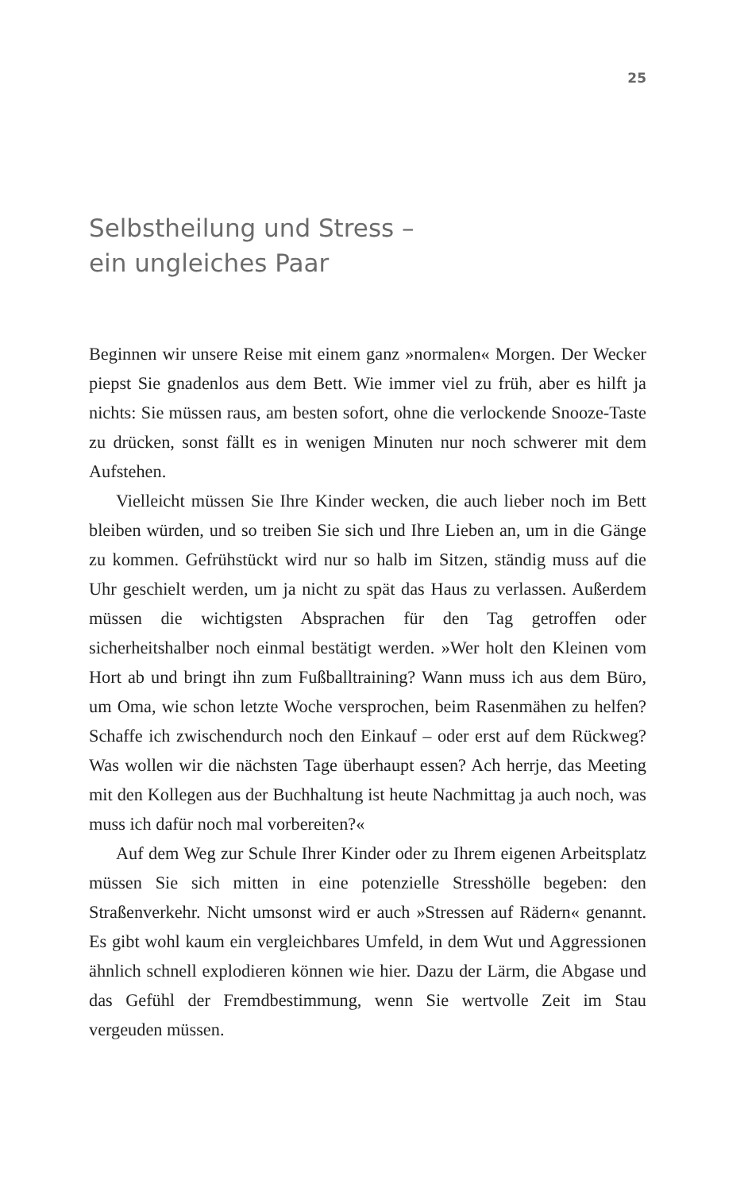25
Selbstheilung und Stress –
ein ungleiches Paar
Beginnen wir unsere Reise mit einem ganz »normalen« Morgen. Der Wecker piepst Sie gnadenlos aus dem Bett. Wie immer viel zu früh, aber es hilft ja nichts: Sie müssen raus, am besten sofort, ohne die verlockende Snooze-Taste zu drücken, sonst fällt es in wenigen Minuten nur noch schwerer mit dem Aufstehen.
Vielleicht müssen Sie Ihre Kinder wecken, die auch lieber noch im Bett bleiben würden, und so treiben Sie sich und Ihre Lieben an, um in die Gänge zu kommen. Gefrühstückt wird nur so halb im Sitzen, ständig muss auf die Uhr geschielt werden, um ja nicht zu spät das Haus zu verlassen. Außerdem müssen die wichtigsten Absprachen für den Tag getroffen oder sicherheitshalber noch einmal bestätigt werden. »Wer holt den Kleinen vom Hort ab und bringt ihn zum Fußballtraining? Wann muss ich aus dem Büro, um Oma, wie schon letzte Woche versprochen, beim Rasenmähen zu helfen? Schaffe ich zwischendurch noch den Einkauf – oder erst auf dem Rückweg? Was wollen wir die nächsten Tage überhaupt essen? Ach herrje, das Meeting mit den Kollegen aus der Buchhaltung ist heute Nachmittag ja auch noch, was muss ich dafür noch mal vorbereiten?«
Auf dem Weg zur Schule Ihrer Kinder oder zu Ihrem eigenen Arbeitsplatz müssen Sie sich mitten in eine potenzielle Stresshölle begeben: den Straßenverkehr. Nicht umsonst wird er auch »Stressen auf Rädern« genannt. Es gibt wohl kaum ein vergleichbares Umfeld, in dem Wut und Aggressionen ähnlich schnell explodieren können wie hier. Dazu der Lärm, die Abgase und das Gefühl der Fremdbestimmung, wenn Sie wertvolle Zeit im Stau vergeuden müssen.